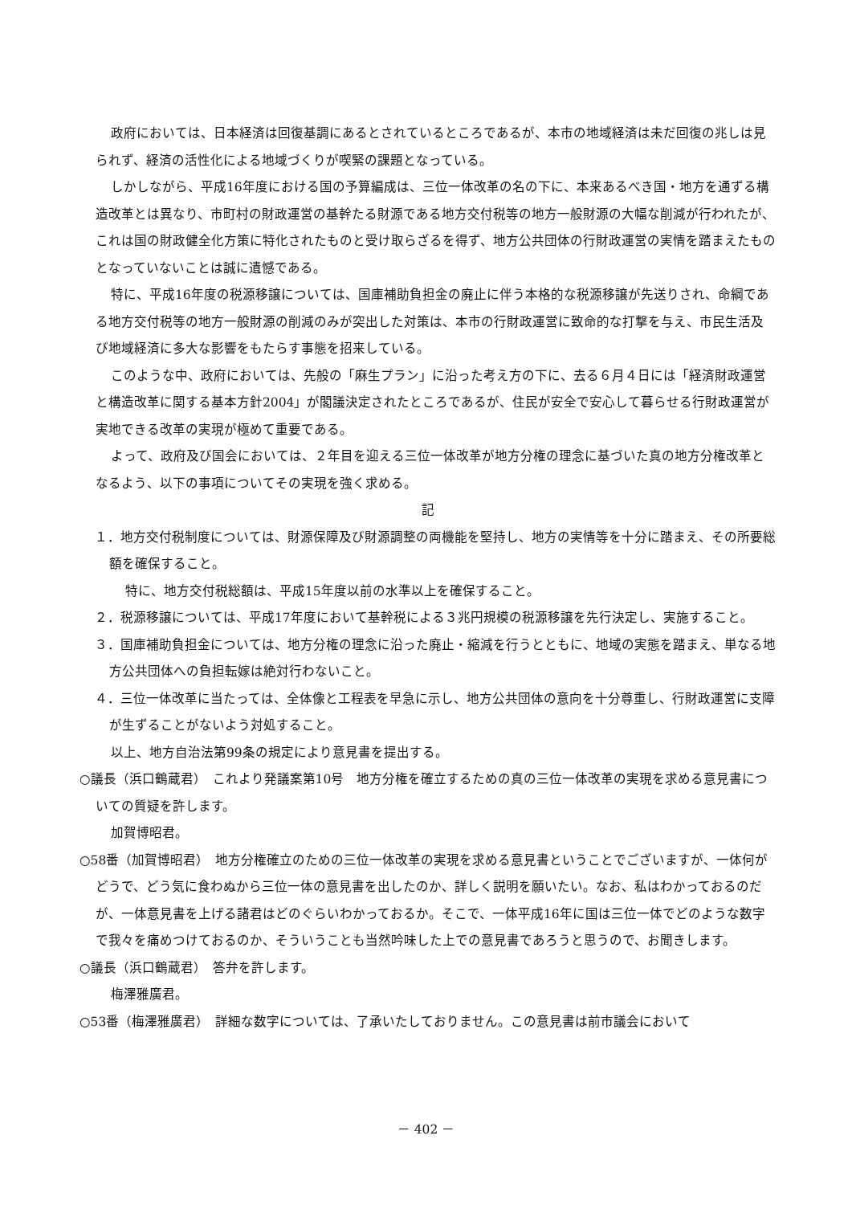政府においては、日本経済は回復基調にあるとされているところであるが、本市の地域経済は未だ回復の兆しは見られず、経済の活性化による地域づくりが喫緊の課題となっている。
しかしながら、平成16年度における国の予算編成は、三位一体改革の名の下に、本来あるべき国・地方を通ずる構造改革とは異なり、市町村の財政運営の基幹たる財源である地方交付税等の地方一般財源の大幅な削減が行われたが、これは国の財政健全化方策に特化されたものと受け取らざるを得ず、地方公共団体の行財政運営の実情を踏まえたものとなっていないことは誠に遺憾である。
特に、平成16年度の税源移譲については、国庫補助負担金の廃止に伴う本格的な税源移譲が先送りされ、命綱である地方交付税等の地方一般財源の削減のみが突出した対策は、本市の行財政運営に致命的な打撃を与え、市民生活及び地域経済に多大な影響をもたらす事態を招来している。
このような中、政府においては、先般の「麻生プラン」に沿った考え方の下に、去る６月４日には「経済財政運営と構造改革に関する基本方針2004」が閣議決定されたところであるが、住民が安全で安心して暮らせる行財政運営が実地できる改革の実現が極めて重要である。
よって、政府及び国会においては、２年目を迎える三位一体改革が地方分権の理念に基づいた真の地方分権改革となるよう、以下の事項についてその実現を強く求める。
記
１．地方交付税制度については、財源保障及び財源調整の両機能を堅持し、地方の実情等を十分に踏まえ、その所要総額を確保すること。
特に、地方交付税総額は、平成15年度以前の水準以上を確保すること。
２．税源移譲については、平成17年度において基幹税による３兆円規模の税源移譲を先行決定し、実施すること。
３．国庫補助負担金については、地方分権の理念に沿った廃止・縮減を行うとともに、地域の実態を踏まえ、単なる地方公共団体への負担転嫁は絶対行わないこと。
４．三位一体改革に当たっては、全体像と工程表を早急に示し、地方公共団体の意向を十分尊重し、行財政運営に支障が生ずることがないよう対処すること。
以上、地方自治法第99条の規定により意見書を提出する。
○議長（浜口鶴蔵君）　これより発議案第10号　地方分権を確立するための真の三位一体改革の実現を求める意見書についての質疑を許します。
加賀博昭君。
○58番（加賀博昭君）　地方分権確立のための三位一体改革の実現を求める意見書ということでございますが、一体何がどうで、どう気に食わぬから三位一体の意見書を出したのか、詳しく説明を願いたい。なお、私はわかっておるのだが、一体意見書を上げる諸君はどのぐらいわかっておるか。そこで、一体平成16年に国は三位一体でどのような数字で我々を痛めつけておるのか、そういうことも当然吟味した上での意見書であろうと思うので、お聞きします。
○議長（浜口鶴蔵君）　答弁を許します。
梅澤雅廣君。
○53番（梅澤雅廣君）　詳細な数字については、了承いたしておりません。この意見書は前市議会において
－ 402 －